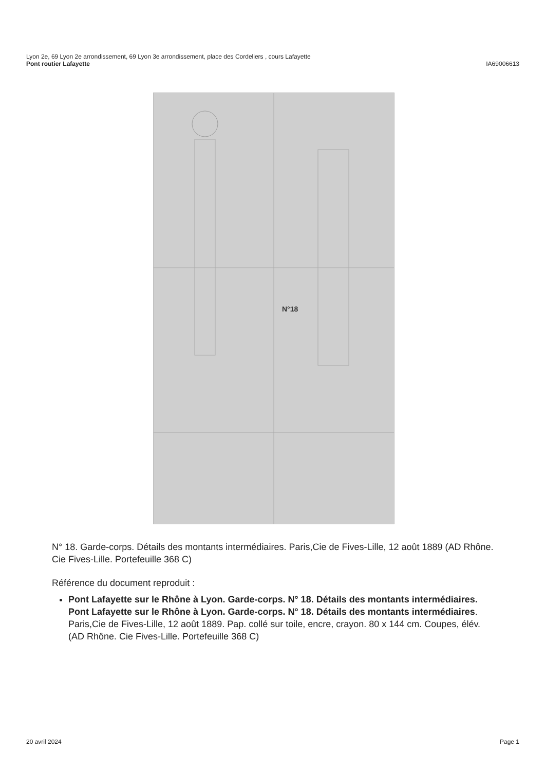Lyon 2e, 69 Lyon 2e arrondissement, 69 Lyon 3e arrondissement, place des Cordeliers , cours Lafayette
Pont routier Lafayette IA69006613
N°18
N° 18. Garde-corps. Détails des montants intermédiaires. Paris,Cie de Fives-Lille, 12 août 1889 (AD Rhône. Cie Fives-Lille. Portefeuille 368 C)
Référence du document reproduit :
Pont Lafayette sur le Rhône à Lyon. Garde-corps. N° 18. Détails des montants intermédiaires.
Pont Lafayette sur le Rhône à Lyon. Garde-corps. N° 18. Détails des montants intermédiaires. Paris,Cie de Fives-Lille, 12 août 1889. Pap. collé sur toile, encre, crayon. 80 x 144 cm. Coupes, élév. (AD Rhône. Cie Fives-Lille. Portefeuille 368 C)
20 avril 2024 Page 1